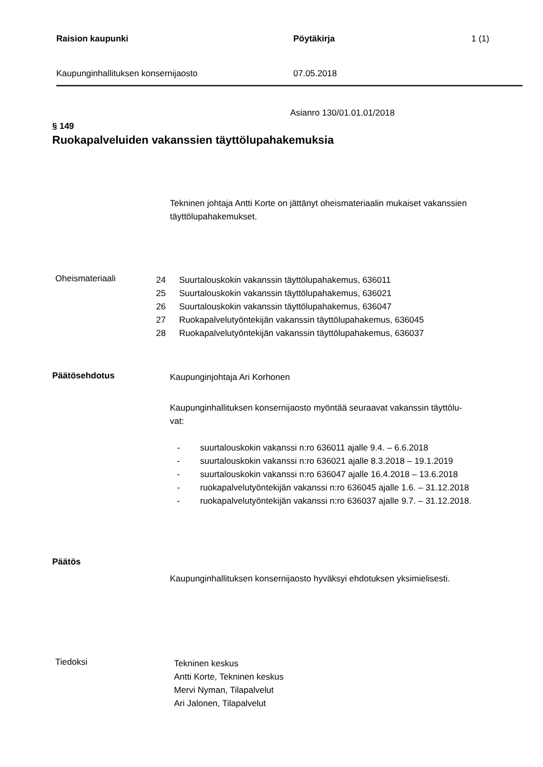Raision kaupunki Pöytäkirja 1 (1)
Kaupunginhallituksen konsernijaosto 07.05.2018
Asianro 130/01.01.01/2018
§ 149
Ruokapalveluiden vakanssien täyttölupahakemuksia
Tekninen johtaja Antti Korte on jättänyt oheismateriaalin mukaiset vakanssien täyttölupahakemukset.
Oheismateriaali
24 Suurtalouskokin vakanssin täyttölupahakemus, 636011
25 Suurtalouskokin vakanssin täyttölupahakemus, 636021
26 Suurtalouskokin vakanssin täyttölupahakemus, 636047
27 Ruokapalvelutyöntekijän vakanssin täyttölupahakemus, 636045
28 Ruokapalvelutyöntekijän vakanssin täyttölupahakemus, 636037
Päätösehdotus
Kaupunginjohtaja Ari Korhonen
Kaupunginhallituksen konsernijaosto myöntää seuraavat vakanssin täyttölu-
vat:
- suurtalouskokin vakanssi n:ro 636011 ajalle 9.4. – 6.6.2018
- suurtalouskokin vakanssi n:ro 636021 ajalle 8.3.2018 – 19.1.2019
- suurtalouskokin vakanssi n:ro 636047 ajalle 16.4.2018 – 13.6.2018
- ruokapalvelutyöntekijän vakanssi n:ro 636045 ajalle 1.6. – 31.12.2018
- ruokapalvelutyöntekijän vakanssi n:ro 636037 ajalle 9.7. – 31.12.2018.
Päätös
Kaupunginhallituksen konsernijaosto hyväksyi ehdotuksen yksimielisesti.
Tiedoksi
Tekninen keskus
Antti Korte, Tekninen keskus
Mervi Nyman, Tilapalvelut
Ari Jalonen, Tilapalvelut